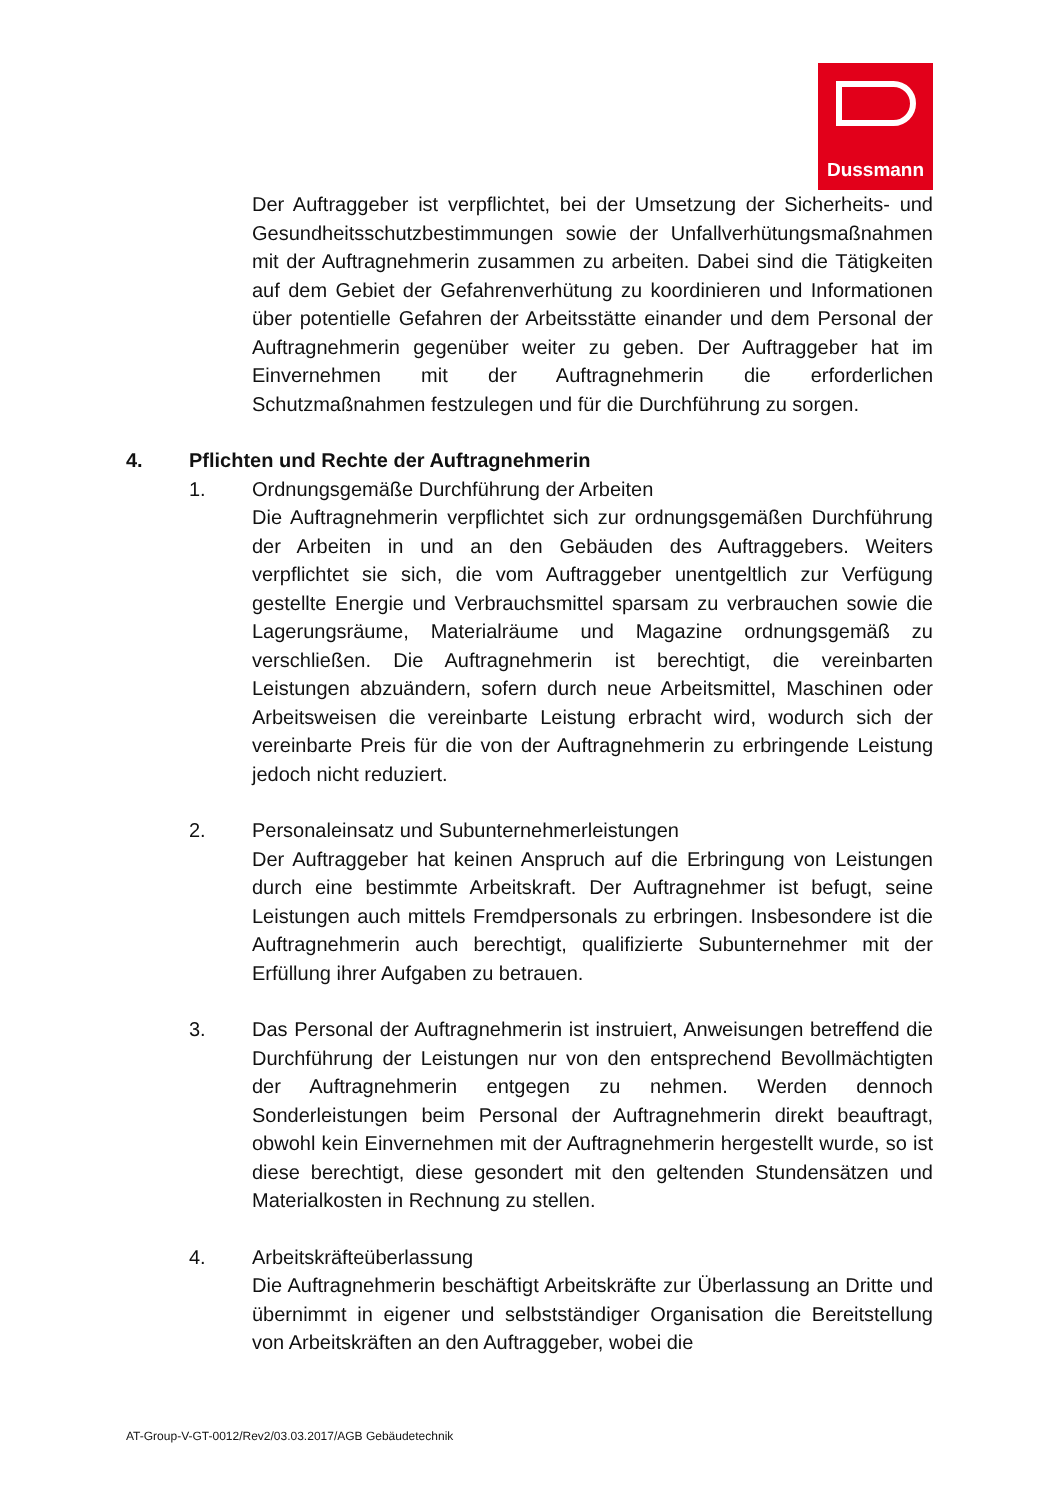Dussmann
Der Auftraggeber ist verpflichtet, bei der Umsetzung der Sicherheits- und Gesundheitsschutzbestimmungen sowie der Unfallverhütungsmaßnahmen mit der Auftragnehmerin zusammen zu arbeiten. Dabei sind die Tätigkeiten auf dem Gebiet der Gefahrenverhütung zu koordinieren und Informationen über potentielle Gefahren der Arbeitsstätte einander und dem Personal der Auftragnehmerin gegenüber weiter zu geben. Der Auftraggeber hat im Einvernehmen mit der Auftragnehmerin die erforderlichen Schutzmaßnahmen festzulegen und für die Durchführung zu sorgen.
4. Pflichten und Rechte der Auftragnehmerin
1. Ordnungsgemäße Durchführung der Arbeiten
Die Auftragnehmerin verpflichtet sich zur ordnungsgemäßen Durchführung der Arbeiten in und an den Gebäuden des Auftraggebers. Weiters verpflichtet sie sich, die vom Auftraggeber unentgeltlich zur Verfügung gestellte Energie und Verbrauchsmittel sparsam zu verbrauchen sowie die Lagerungsräume, Materialräume und Magazine ordnungsgemäß zu verschließen. Die Auftragnehmerin ist berechtigt, die vereinbarten Leistungen abzuändern, sofern durch neue Arbeitsmittel, Maschinen oder Arbeitsweisen die vereinbarte Leistung erbracht wird, wodurch sich der vereinbarte Preis für die von der Auftragnehmerin zu erbringende Leistung jedoch nicht reduziert.
2. Personaleinsatz und Subunternehmerleistungen
Der Auftraggeber hat keinen Anspruch auf die Erbringung von Leistungen durch eine bestimmte Arbeitskraft. Der Auftragnehmer ist befugt, seine Leistungen auch mittels Fremdpersonals zu erbringen. Insbesondere ist die Auftragnehmerin auch berechtigt, qualifizierte Subunternehmer mit der Erfüllung ihrer Aufgaben zu betrauen.
3. Das Personal der Auftragnehmerin ist instruiert, Anweisungen betreffend die Durchführung der Leistungen nur von den entsprechend Bevollmächtigten der Auftragnehmerin entgegen zu nehmen. Werden dennoch Sonderleistungen beim Personal der Auftragnehmerin direkt beauftragt, obwohl kein Einvernehmen mit der Auftragnehmerin hergestellt wurde, so ist diese berechtigt, diese gesondert mit den geltenden Stundensätzen und Materialkosten in Rechnung zu stellen.
4. Arbeitskräfteüberlassung
Die Auftragnehmerin beschäftigt Arbeitskräfte zur Überlassung an Dritte und übernimmt in eigener und selbstständiger Organisation die Bereitstellung von Arbeitskräften an den Auftraggeber, wobei die
AT-Group-V-GT-0012/Rev2/03.03.2017/AGB Gebäudetechnik